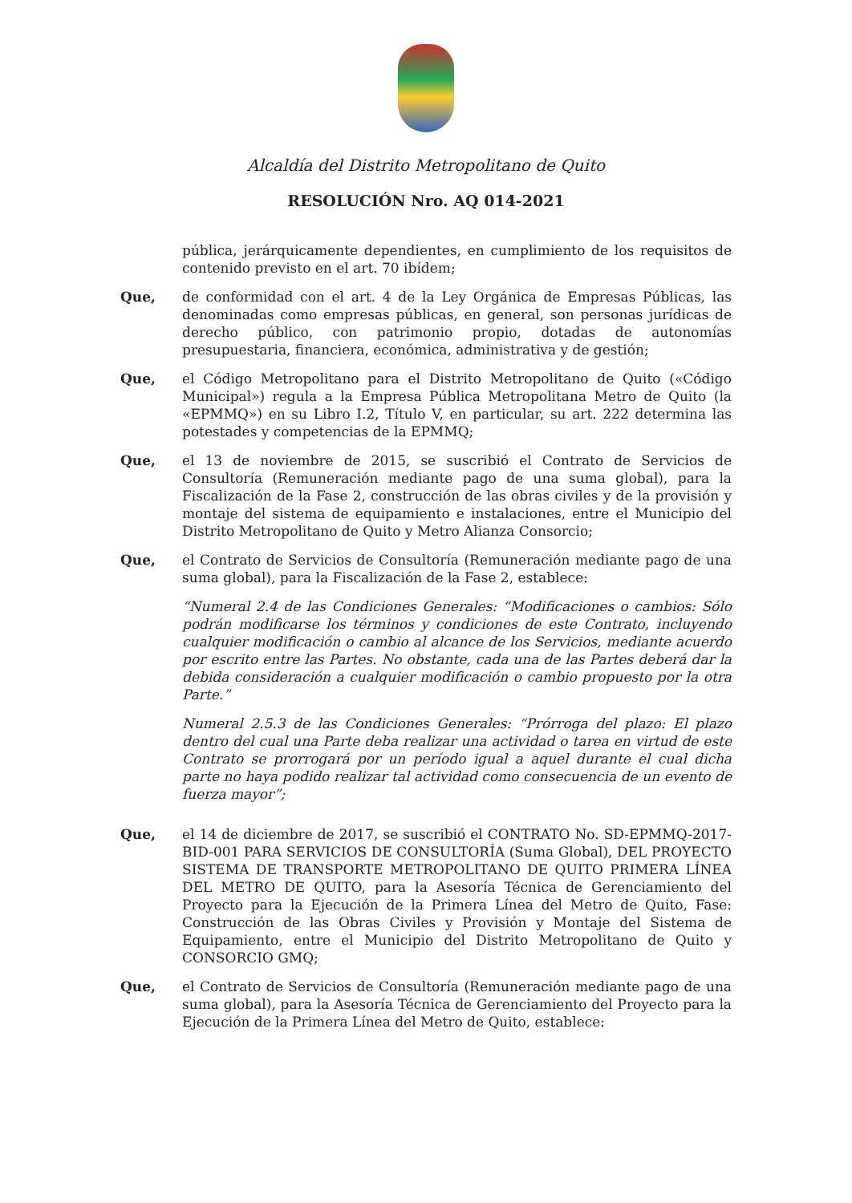Alcaldía del Distrito Metropolitano de Quito
RESOLUCIÓN Nro. AQ 014-2021
pública, jerárquicamente dependientes, en cumplimiento de los requisitos de contenido previsto en el art. 70 ibídem;
Que, de conformidad con el art. 4 de la Ley Orgánica de Empresas Públicas, las denominadas como empresas públicas, en general, son personas jurídicas de derecho público, con patrimonio propio, dotadas de autonomías presupuestaria, financiera, económica, administrativa y de gestión;
Que, el Código Metropolitano para el Distrito Metropolitano de Quito («Código Municipal») regula a la Empresa Pública Metropolitana Metro de Quito (la «EPMMQ») en su Libro I.2, Título V, en particular, su art. 222 determina las potestades y competencias de la EPMMQ;
Que, el 13 de noviembre de 2015, se suscribió el Contrato de Servicios de Consultoría (Remuneración mediante pago de una suma global), para la Fiscalización de la Fase 2, construcción de las obras civiles y de la provisión y montaje del sistema de equipamiento e instalaciones, entre el Municipio del Distrito Metropolitano de Quito y Metro Alianza Consorcio;
Que, el Contrato de Servicios de Consultoría (Remuneración mediante pago de una suma global), para la Fiscalización de la Fase 2, establece:
“Numeral 2.4 de las Condiciones Generales: “Modificaciones o cambios: Sólo podrán modificarse los términos y condiciones de este Contrato, incluyendo cualquier modificación o cambio al alcance de los Servicios, mediante acuerdo por escrito entre las Partes. No obstante, cada una de las Partes deberá dar la debida consideración a cualquier modificación o cambio propuesto por la otra Parte.”
Numeral 2.5.3 de las Condiciones Generales: “Prórroga del plazo: El plazo dentro del cual una Parte deba realizar una actividad o tarea en virtud de este Contrato se prorrogará por un período igual a aquel durante el cual dicha parte no haya podido realizar tal actividad como consecuencia de un evento de fuerza mayor”;
Que, el 14 de diciembre de 2017, se suscribió el CONTRATO No. SD-EPMMQ-2017-BID-001 PARA SERVICIOS DE CONSULTORÍA (Suma Global), DEL PROYECTO SISTEMA DE TRANSPORTE METROPOLITANO DE QUITO PRIMERA LÍNEA DEL METRO DE QUITO, para la Asesoría Técnica de Gerenciamiento del Proyecto para la Ejecución de la Primera Línea del Metro de Quito, Fase: Construcción de las Obras Civiles y Provisión y Montaje del Sistema de Equipamiento, entre el Municipio del Distrito Metropolitano de Quito y CONSORCIO GMQ;
Que, el Contrato de Servicios de Consultoría (Remuneración mediante pago de una suma global), para la Asesoría Técnica de Gerenciamiento del Proyecto para la Ejecución de la Primera Línea del Metro de Quito, establece: